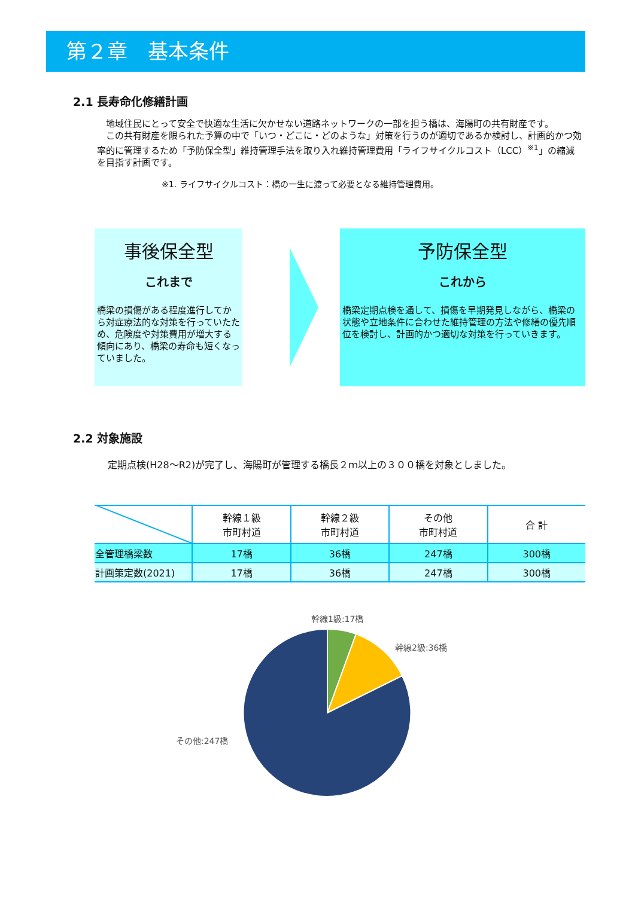第２章　基本条件
2.1 長寿命化修繕計画
　地域住民にとって安全で快適な生活に欠かせない道路ネットワークの一部を担う橋は、海陽町の共有財産です。
　この共有財産を限られた予算の中で「いつ・どこに・どのような」対策を行うのが適切であるか検討し、計画的かつ効率的に管理するため「予防保全型」維持管理手法を取り入れ維持管理費用「ライフサイクルコスト（LCC）<sup>※1</sup>」の縮減を目指す計画です。
※1. ライフサイクルコスト：橋の一生に渡って必要となる維持管理費用。
事後保全型
これまで
橋梁の損傷がある程度進行してから対症療法的な対策を行っていたため、危険度や対策費用が増大する傾向にあり、橋梁の寿命も短くなっていました。
予防保全型
これから
橋梁定期点検を通して、損傷を早期発見しながら、橋梁の状態や立地条件に合わせた維持管理の方法や修繕の優先順位を検討し、計画的かつ適切な対策を行っていきます。
2.2 対象施設
定期点検(H28～R2)が完了し、海陽町が管理する橋長２ｍ以上の３００橋を対象としました。
| | 幹線１級 市町村道 | 幹線２級 市町村道 | その他 市町村道 | 合 計 |
| --- | --- | --- | --- | --- |
| 全管理橋梁数 | 17橋 | 36橋 | 247橋 | 300橋 |
| 計画策定数(2021) | 17橋 | 36橋 | 247橋 | 300橋 |
幹線1級:17橋
幹線2級:36橋
その他:247橋